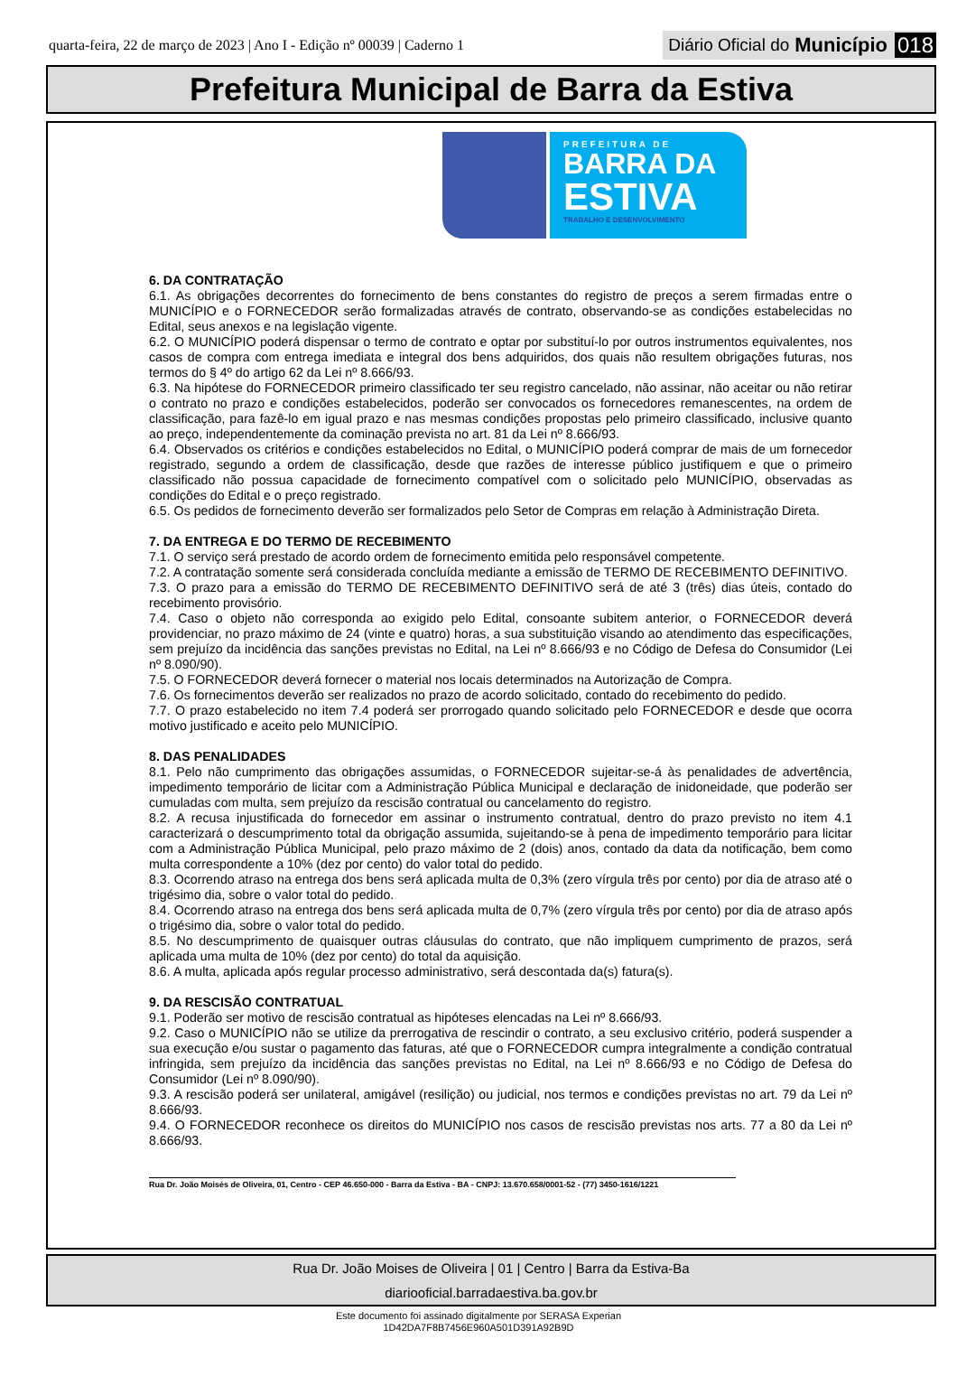quarta-feira, 22 de março de 2023 | Ano I - Edição nº 00039 | Caderno 1
Diário Oficial do Município 018
Prefeitura Municipal de Barra da Estiva
PREFEITURA DE
BARRA DA
ESTIVA
TRABALHO E DESENVOLVIMENTO
6. DA CONTRATAÇÃO
6.1. As obrigações decorrentes do fornecimento de bens constantes do registro de preços a serem firmadas entre o MUNICÍPIO e o FORNECEDOR serão formalizadas através de contrato, observando-se as condições estabelecidas no Edital, seus anexos e na legislação vigente.
6.2. O MUNICÍPIO poderá dispensar o termo de contrato e optar por substituí-lo por outros instrumentos equivalentes, nos casos de compra com entrega imediata e integral dos bens adquiridos, dos quais não resultem obrigações futuras, nos termos do § 4º do artigo 62 da Lei nº 8.666/93.
6.3. Na hipótese do FORNECEDOR primeiro classificado ter seu registro cancelado, não assinar, não aceitar ou não retirar o contrato no prazo e condições estabelecidos, poderão ser convocados os fornecedores remanescentes, na ordem de classificação, para fazê-lo em igual prazo e nas mesmas condições propostas pelo primeiro classificado, inclusive quanto ao preço, independentemente da cominação prevista no art. 81 da Lei nº 8.666/93.
6.4. Observados os critérios e condições estabelecidos no Edital, o MUNICÍPIO poderá comprar de mais de um fornecedor registrado, segundo a ordem de classificação, desde que razões de interesse público justifiquem e que o primeiro classificado não possua capacidade de fornecimento compatível com o solicitado pelo MUNICÍPIO, observadas as condições do Edital e o preço registrado.
6.5. Os pedidos de fornecimento deverão ser formalizados pelo Setor de Compras em relação à Administração Direta.
7. DA ENTREGA E DO TERMO DE RECEBIMENTO
7.1. O serviço será prestado de acordo ordem de fornecimento emitida pelo responsável competente.
7.2. A contratação somente será considerada concluída mediante a emissão de TERMO DE RECEBIMENTO DEFINITIVO.
7.3. O prazo para a emissão do TERMO DE RECEBIMENTO DEFINITIVO será de até 3 (três) dias úteis, contado do recebimento provisório.
7.4. Caso o objeto não corresponda ao exigido pelo Edital, consoante subitem anterior, o FORNECEDOR deverá providenciar, no prazo máximo de 24 (vinte e quatro) horas, a sua substituição visando ao atendimento das especificações, sem prejuízo da incidência das sanções previstas no Edital, na Lei nº 8.666/93 e no Código de Defesa do Consumidor (Lei nº 8.090/90).
7.5. O FORNECEDOR deverá fornecer o material nos locais determinados na Autorização de Compra.
7.6. Os fornecimentos deverão ser realizados no prazo de acordo solicitado, contado do recebimento do pedido.
7.7. O prazo estabelecido no item 7.4 poderá ser prorrogado quando solicitado pelo FORNECEDOR e desde que ocorra motivo justificado e aceito pelo MUNICÍPIO.
8. DAS PENALIDADES
8.1. Pelo não cumprimento das obrigações assumidas, o FORNECEDOR sujeitar-se-á às penalidades de advertência, impedimento temporário de licitar com a Administração Pública Municipal e declaração de inidoneidade, que poderão ser cumuladas com multa, sem prejuízo da rescisão contratual ou cancelamento do registro.
8.2. A recusa injustificada do fornecedor em assinar o instrumento contratual, dentro do prazo previsto no item 4.1 caracterizará o descumprimento total da obrigação assumida, sujeitando-se à pena de impedimento temporário para licitar com a Administração Pública Municipal, pelo prazo máximo de 2 (dois) anos, contado da data da notificação, bem como multa correspondente a 10% (dez por cento) do valor total do pedido.
8.3. Ocorrendo atraso na entrega dos bens será aplicada multa de 0,3% (zero vírgula três por cento) por dia de atraso até o trigésimo dia, sobre o valor total do pedido.
8.4. Ocorrendo atraso na entrega dos bens será aplicada multa de 0,7% (zero vírgula três por cento) por dia de atraso após o trigésimo dia, sobre o valor total do pedido.
8.5. No descumprimento de quaisquer outras cláusulas do contrato, que não impliquem cumprimento de prazos, será aplicada uma multa de 10% (dez por cento) do total da aquisição.
8.6. A multa, aplicada após regular processo administrativo, será descontada da(s) fatura(s).
9. DA RESCISÃO CONTRATUAL
9.1. Poderão ser motivo de rescisão contratual as hipóteses elencadas na Lei nº 8.666/93.
9.2. Caso o MUNICÍPIO não se utilize da prerrogativa de rescindir o contrato, a seu exclusivo critério, poderá suspender a sua execução e/ou sustar o pagamento das faturas, até que o FORNECEDOR cumpra integralmente a condição contratual infringida, sem prejuízo da incidência das sanções previstas no Edital, na Lei nº 8.666/93 e no Código de Defesa do Consumidor (Lei nº 8.090/90).
9.3. A rescisão poderá ser unilateral, amigável (resilição) ou judicial, nos termos e condições previstas no art. 79 da Lei nº 8.666/93.
9.4. O FORNECEDOR reconhece os direitos do MUNICÍPIO nos casos de rescisão previstas nos arts. 77 a 80 da Lei nº 8.666/93.
Rua Dr. João Moisés de Oliveira, 01, Centro - CEP 46.650-000 - Barra da Estiva - BA - CNPJ: 13.670.658/0001-52 - (77) 3450-1616/1221
Rua Dr. João Moises de Oliveira | 01 | Centro | Barra da Estiva-Ba
diariooficial.barradaestiva.ba.gov.br
Este documento foi assinado digitalmente por SERASA Experian
1D42DA7F8B7456E960A501D391A92B9D